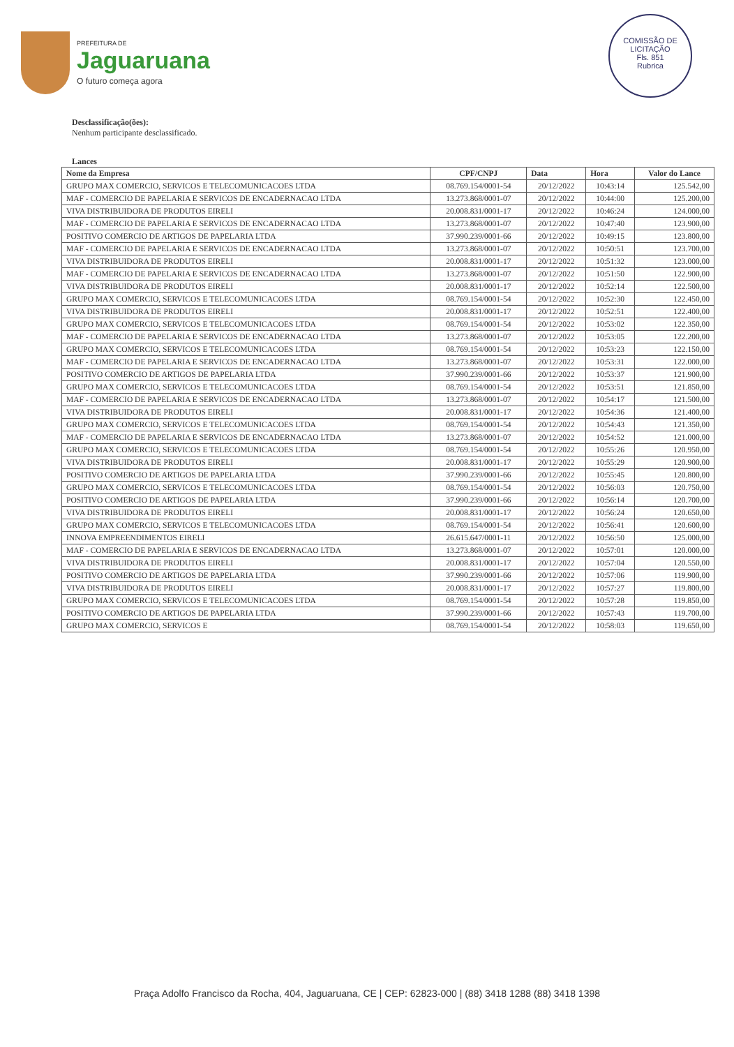PREFEITURA DE
Jaguaruana
O futuro começa agora
COMISSÃO DE LICITAÇÃO
Fls. 851
Rubrica
Desclassificação(ões):
Nenhum participante desclassificado.
Lances
| Nome da Empresa | CPF/CNPJ | Data | Hora | Valor do Lance |
| --- | --- | --- | --- | --- |
| GRUPO MAX COMERCIO, SERVICOS E TELECOMUNICACOES LTDA | 08.769.154/0001-54 | 20/12/2022 | 10:43:14 | 125.542,00 |
| MAF - COMERCIO DE PAPELARIA E SERVICOS DE ENCADERNACAO LTDA | 13.273.868/0001-07 | 20/12/2022 | 10:44:00 | 125.200,00 |
| VIVA DISTRIBUIDORA DE PRODUTOS EIRELI | 20.008.831/0001-17 | 20/12/2022 | 10:46:24 | 124.000,00 |
| MAF - COMERCIO DE PAPELARIA E SERVICOS DE ENCADERNACAO LTDA | 13.273.868/0001-07 | 20/12/2022 | 10:47:40 | 123.900,00 |
| POSITIVO COMERCIO DE ARTIGOS DE PAPELARIA LTDA | 37.990.239/0001-66 | 20/12/2022 | 10:49:15 | 123.800,00 |
| MAF - COMERCIO DE PAPELARIA E SERVICOS DE ENCADERNACAO LTDA | 13.273.868/0001-07 | 20/12/2022 | 10:50:51 | 123.700,00 |
| VIVA DISTRIBUIDORA DE PRODUTOS EIRELI | 20.008.831/0001-17 | 20/12/2022 | 10:51:32 | 123.000,00 |
| MAF - COMERCIO DE PAPELARIA E SERVICOS DE ENCADERNACAO LTDA | 13.273.868/0001-07 | 20/12/2022 | 10:51:50 | 122.900,00 |
| VIVA DISTRIBUIDORA DE PRODUTOS EIRELI | 20.008.831/0001-17 | 20/12/2022 | 10:52:14 | 122.500,00 |
| GRUPO MAX COMERCIO, SERVICOS E TELECOMUNICACOES LTDA | 08.769.154/0001-54 | 20/12/2022 | 10:52:30 | 122.450,00 |
| VIVA DISTRIBUIDORA DE PRODUTOS EIRELI | 20.008.831/0001-17 | 20/12/2022 | 10:52:51 | 122.400,00 |
| GRUPO MAX COMERCIO, SERVICOS E TELECOMUNICACOES LTDA | 08.769.154/0001-54 | 20/12/2022 | 10:53:02 | 122.350,00 |
| MAF - COMERCIO DE PAPELARIA E SERVICOS DE ENCADERNACAO LTDA | 13.273.868/0001-07 | 20/12/2022 | 10:53:05 | 122.200,00 |
| GRUPO MAX COMERCIO, SERVICOS E TELECOMUNICACOES LTDA | 08.769.154/0001-54 | 20/12/2022 | 10:53:23 | 122.150,00 |
| MAF - COMERCIO DE PAPELARIA E SERVICOS DE ENCADERNACAO LTDA | 13.273.868/0001-07 | 20/12/2022 | 10:53:31 | 122.000,00 |
| POSITIVO COMERCIO DE ARTIGOS DE PAPELARIA LTDA | 37.990.239/0001-66 | 20/12/2022 | 10:53:37 | 121.900,00 |
| GRUPO MAX COMERCIO, SERVICOS E TELECOMUNICACOES LTDA | 08.769.154/0001-54 | 20/12/2022 | 10:53:51 | 121.850,00 |
| MAF - COMERCIO DE PAPELARIA E SERVICOS DE ENCADERNACAO LTDA | 13.273.868/0001-07 | 20/12/2022 | 10:54:17 | 121.500,00 |
| VIVA DISTRIBUIDORA DE PRODUTOS EIRELI | 20.008.831/0001-17 | 20/12/2022 | 10:54:36 | 121.400,00 |
| GRUPO MAX COMERCIO, SERVICOS E TELECOMUNICACOES LTDA | 08.769.154/0001-54 | 20/12/2022 | 10:54:43 | 121.350,00 |
| MAF - COMERCIO DE PAPELARIA E SERVICOS DE ENCADERNACAO LTDA | 13.273.868/0001-07 | 20/12/2022 | 10:54:52 | 121.000,00 |
| GRUPO MAX COMERCIO, SERVICOS E TELECOMUNICACOES LTDA | 08.769.154/0001-54 | 20/12/2022 | 10:55:26 | 120.950,00 |
| VIVA DISTRIBUIDORA DE PRODUTOS EIRELI | 20.008.831/0001-17 | 20/12/2022 | 10:55:29 | 120.900,00 |
| POSITIVO COMERCIO DE ARTIGOS DE PAPELARIA LTDA | 37.990.239/0001-66 | 20/12/2022 | 10:55:45 | 120.800,00 |
| GRUPO MAX COMERCIO, SERVICOS E TELECOMUNICACOES LTDA | 08.769.154/0001-54 | 20/12/2022 | 10:56:03 | 120.750,00 |
| POSITIVO COMERCIO DE ARTIGOS DE PAPELARIA LTDA | 37.990.239/0001-66 | 20/12/2022 | 10:56:14 | 120.700,00 |
| VIVA DISTRIBUIDORA DE PRODUTOS EIRELI | 20.008.831/0001-17 | 20/12/2022 | 10:56:24 | 120.650,00 |
| GRUPO MAX COMERCIO, SERVICOS E TELECOMUNICACOES LTDA | 08.769.154/0001-54 | 20/12/2022 | 10:56:41 | 120.600,00 |
| INNOVA EMPREENDIMENTOS EIRELI | 26.615.647/0001-11 | 20/12/2022 | 10:56:50 | 125.000,00 |
| MAF - COMERCIO DE PAPELARIA E SERVICOS DE ENCADERNACAO LTDA | 13.273.868/0001-07 | 20/12/2022 | 10:57:01 | 120.000,00 |
| VIVA DISTRIBUIDORA DE PRODUTOS EIRELI | 20.008.831/0001-17 | 20/12/2022 | 10:57:04 | 120.550,00 |
| POSITIVO COMERCIO DE ARTIGOS DE PAPELARIA LTDA | 37.990.239/0001-66 | 20/12/2022 | 10:57:06 | 119.900,00 |
| VIVA DISTRIBUIDORA DE PRODUTOS EIRELI | 20.008.831/0001-17 | 20/12/2022 | 10:57:27 | 119.800,00 |
| GRUPO MAX COMERCIO, SERVICOS E TELECOMUNICACOES LTDA | 08.769.154/0001-54 | 20/12/2022 | 10:57:28 | 119.850,00 |
| POSITIVO COMERCIO DE ARTIGOS DE PAPELARIA LTDA | 37.990.239/0001-66 | 20/12/2022 | 10:57:43 | 119.700,00 |
| GRUPO MAX COMERCIO, SERVICOS E | 08.769.154/0001-54 | 20/12/2022 | 10:58:03 | 119.650,00 |
Praça Adolfo Francisco da Rocha, 404, Jaguaruana, CE | CEP: 62823-000 | (88) 3418 1288 (88) 3418 1398